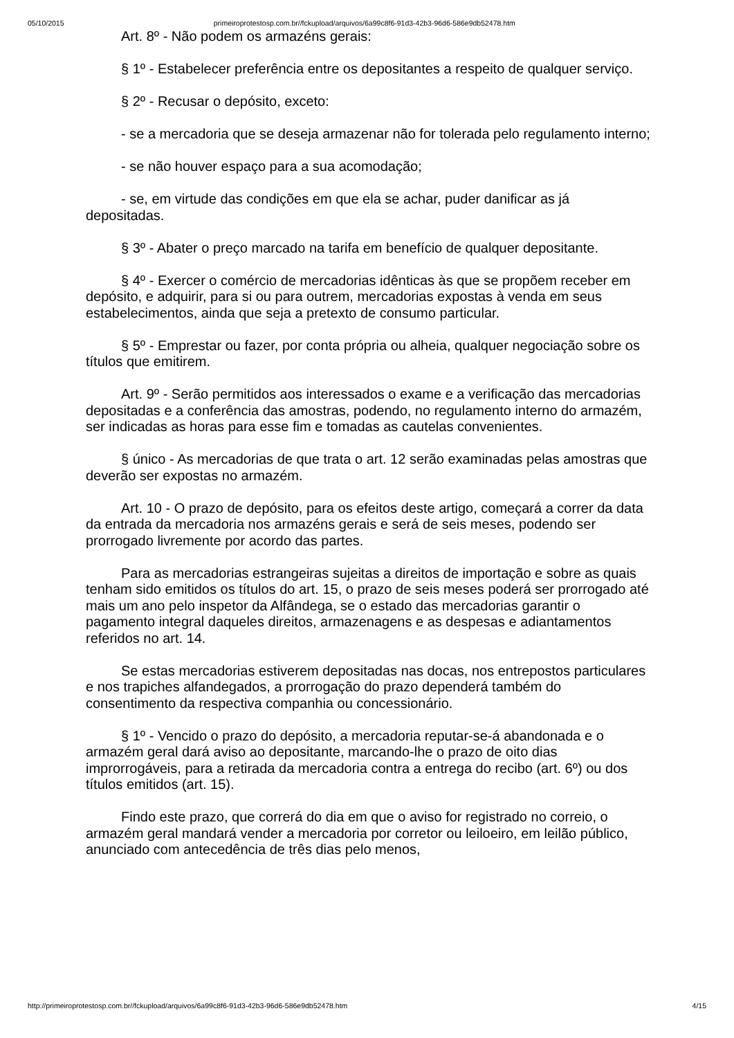05/10/2015 primeiroprotestosp.com.br//fckupload/arquivos/6a99c8f6-91d3-42b3-96d6-586e9db52478.htm
Art. 8º - Não podem os armazéns gerais:
§ 1º - Estabelecer preferência entre os depositantes a respeito de qualquer serviço.
§ 2º - Recusar o depósito, exceto:
- se a mercadoria que se deseja armazenar não for tolerada pelo regulamento interno;
- se não houver espaço para a sua acomodação;
- se, em virtude das condições em que ela se achar, puder danificar as já depositadas.
§ 3º - Abater o preço marcado na tarifa em benefício de qualquer depositante.
§ 4º - Exercer o comércio de mercadorias idênticas às que se propõem receber em depósito, e adquirir, para si ou para outrem, mercadorias expostas à venda em seus estabelecimentos, ainda que seja a pretexto de consumo particular.
§ 5º - Emprestar ou fazer, por conta própria ou alheia, qualquer negociação sobre os títulos que emitirem.
Art. 9º - Serão permitidos aos interessados o exame e a verificação das mercadorias depositadas e a conferência das amostras, podendo, no regulamento interno do armazém, ser indicadas as horas para esse fim e tomadas as cautelas convenientes.
§ único - As mercadorias de que trata o art. 12 serão examinadas pelas amostras que deverão ser expostas no armazém.
Art. 10 - O prazo de depósito, para os efeitos deste artigo, começará a correr da data da entrada da mercadoria nos armazéns gerais e será de seis meses, podendo ser prorrogado livremente por acordo das partes.
Para as mercadorias estrangeiras sujeitas a direitos de importação e sobre as quais tenham sido emitidos os títulos do art. 15, o prazo de seis meses poderá ser prorrogado até mais um ano pelo inspetor da Alfândega, se o estado das mercadorias garantir o pagamento integral daqueles direitos, armazenagens e as despesas e adiantamentos referidos no art. 14.
Se estas mercadorias estiverem depositadas nas docas, nos entrepostos particulares e nos trapiches alfandegados, a prorrogação do prazo dependerá também do consentimento da respectiva companhia ou concessionário.
§ 1º - Vencido o prazo do depósito, a mercadoria reputar-se-á abandonada e o armazém geral dará aviso ao depositante, marcando-lhe o prazo de oito dias improrrogáveis, para a retirada da mercadoria contra a entrega do recibo (art. 6º) ou dos títulos emitidos (art. 15).
Findo este prazo, que correrá do dia em que o aviso for registrado no correio, o armazém geral mandará vender a mercadoria por corretor ou leiloeiro, em leilão público, anunciado com antecedência de três dias pelo menos,
http://primeiroprotestosp.com.br//fckupload/arquivos/6a99c8f6-91d3-42b3-96d6-586e9db52478.htm 4/15